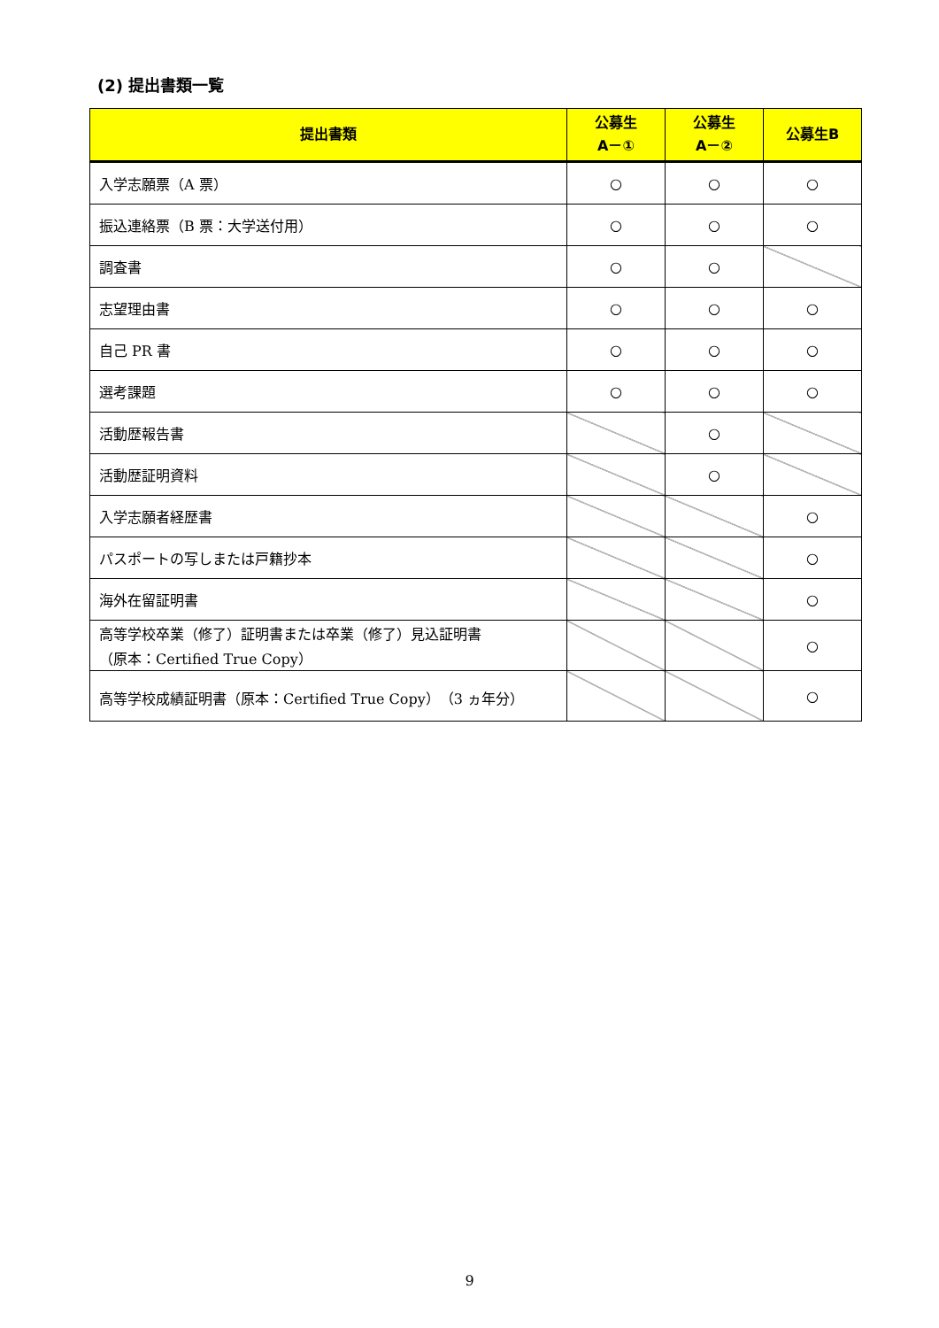(2) 提出書類一覧
| 提出書類 | 公募生 A－① | 公募生 A－② | 公募生B |
| --- | --- | --- | --- |
| 入学志願票（A 票） | ○ | ○ | ○ |
| 振込連絡票（B 票：大学送付用） | ○ | ○ | ○ |
| 調査書 | ○ | ○ | |
| 志望理由書 | ○ | ○ | ○ |
| 自己 PR 書 | ○ | ○ | ○ |
| 選考課題 | ○ | ○ | ○ |
| 活動歴報告書 | | ○ | |
| 活動歴証明資料 | | ○ | |
| 入学志願者経歴書 | | | ○ |
| パスポートの写しまたは戸籍抄本 | | | ○ |
| 海外在留証明書 | | | ○ |
| 高等学校卒業（修了）証明書または卒業（修了）見込証明書 （原本：Certified True Copy） | | | ○ |
| 高等学校成績証明書（原本：Certified True Copy）（3 ヵ年分） | | | ○ |
9